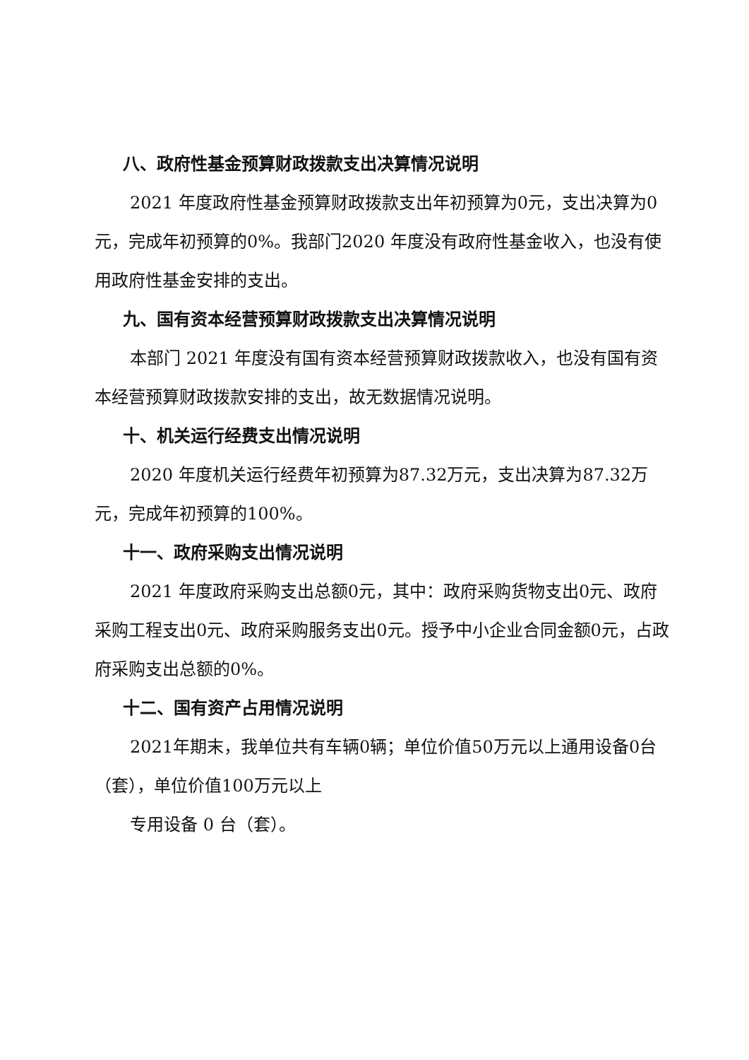八、政府性基金预算财政拨款支出决算情况说明
2021 年度政府性基金预算财政拨款支出年初预算为0元，支出决算为0元，完成年初预算的0%。我部门2020 年度没有政府性基金收入，也没有使用政府性基金安排的支出。
九、国有资本经营预算财政拨款支出决算情况说明
本部门 2021 年度没有国有资本经营预算财政拨款收入，也没有国有资本经营预算财政拨款安排的支出，故无数据情况说明。
十、机关运行经费支出情况说明
2020 年度机关运行经费年初预算为87.32万元，支出决算为87.32万元，完成年初预算的100%。
十一、政府采购支出情况说明
2021 年度政府采购支出总额0元，其中：政府采购货物支出0元、政府采购工程支出0元、政府采购服务支出0元。授予中小企业合同金额0元，占政府采购支出总额的0%。
十二、国有资产占用情况说明
2021年期末，我单位共有车辆0辆；单位价值50万元以上通用设备0台（套），单位价值100万元以上
专用设备 0 台（套）。